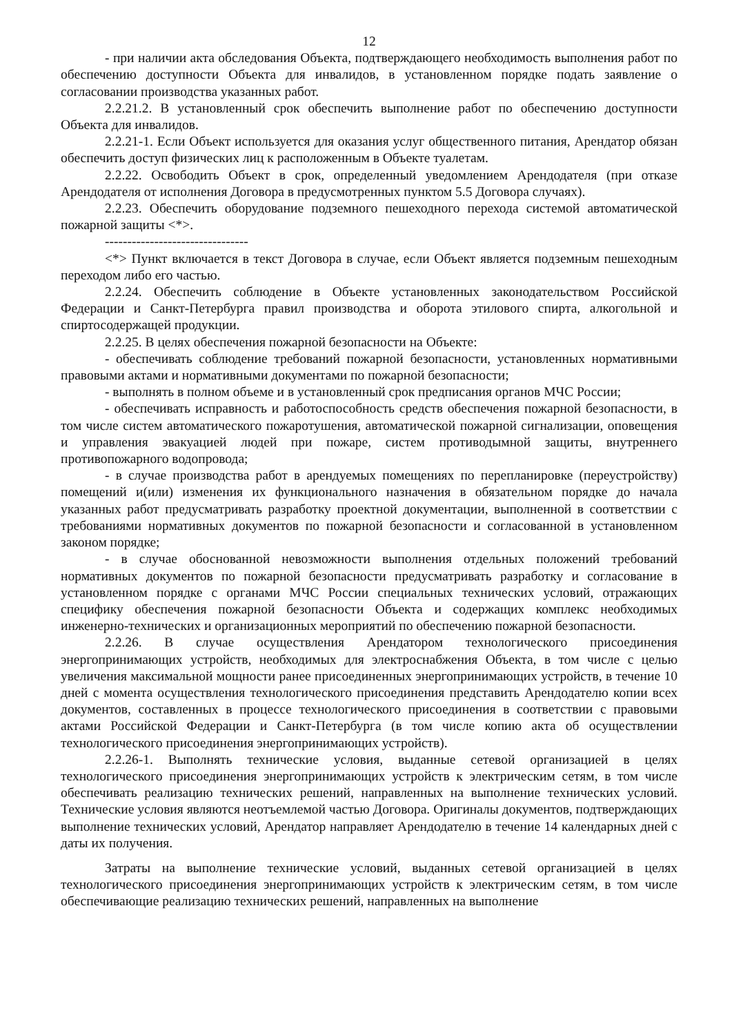12
- при наличии акта обследования Объекта, подтверждающего необходимость выполнения работ по обеспечению доступности Объекта для инвалидов, в установленном порядке подать заявление о согласовании производства указанных работ.
2.2.21.2. В установленный срок обеспечить выполнение работ по обеспечению доступности Объекта для инвалидов.
2.2.21-1. Если Объект используется для оказания услуг общественного питания, Арендатор обязан обеспечить доступ физических лиц к расположенным в Объекте туалетам.
2.2.22. Освободить Объект в срок, определенный уведомлением Арендодателя (при отказе Арендодателя от исполнения Договора в предусмотренных пунктом 5.5 Договора случаях).
2.2.23. Обеспечить оборудование подземного пешеходного перехода системой автоматической пожарной защиты <*>.
--------------------------------
<*> Пункт включается в текст Договора в случае, если Объект является подземным пешеходным переходом либо его частью.
2.2.24. Обеспечить соблюдение в Объекте установленных законодательством Российской Федерации и Санкт-Петербурга правил производства и оборота этилового спирта, алкогольной и спиртосодержащей продукции.
2.2.25. В целях обеспечения пожарной безопасности на Объекте:
- обеспечивать соблюдение требований пожарной безопасности, установленных нормативными правовыми актами и нормативными документами по пожарной безопасности;
- выполнять в полном объеме и в установленный срок предписания органов МЧС России;
- обеспечивать исправность и работоспособность средств обеспечения пожарной безопасности, в том числе систем автоматического пожаротушения, автоматической пожарной сигнализации, оповещения и управления эвакуацией людей при пожаре, систем противодымной защиты, внутреннего противопожарного водопровода;
- в случае производства работ в арендуемых помещениях по перепланировке (переустройству) помещений и(или) изменения их функционального назначения в обязательном порядке до начала указанных работ предусматривать разработку проектной документации, выполненной в соответствии с требованиями нормативных документов по пожарной безопасности и согласованной в установленном законом порядке;
- в случае обоснованной невозможности выполнения отдельных положений требований нормативных документов по пожарной безопасности предусматривать разработку и согласование в установленном порядке с органами МЧС России специальных технических условий, отражающих специфику обеспечения пожарной безопасности Объекта и содержащих комплекс необходимых инженерно-технических и организационных мероприятий по обеспечению пожарной безопасности.
2.2.26. В случае осуществления Арендатором технологического присоединения энергопринимающих устройств, необходимых для электроснабжения Объекта, в том числе с целью увеличения максимальной мощности ранее присоединенных энергопринимающих устройств, в течение 10 дней с момента осуществления технологического присоединения представить Арендодателю копии всех документов, составленных в процессе технологического присоединения в соответствии с правовыми актами Российской Федерации и Санкт-Петербурга (в том числе копию акта об осуществлении технологического присоединения энергопринимающих устройств).
2.2.26-1. Выполнять технические условия, выданные сетевой организацией в целях технологического присоединения энергопринимающих устройств к электрическим сетям, в том числе обеспечивать реализацию технических решений, направленных на выполнение технических условий. Технические условия являются неотъемлемой частью Договора. Оригиналы документов, подтверждающих выполнение технических условий, Арендатор направляет Арендодателю в течение 14 календарных дней с даты их получения.
Затраты на выполнение технические условий, выданных сетевой организацией в целях технологического присоединения энергопринимающих устройств к электрическим сетям, в том числе обеспечивающие реализацию технических решений, направленных на выполнение